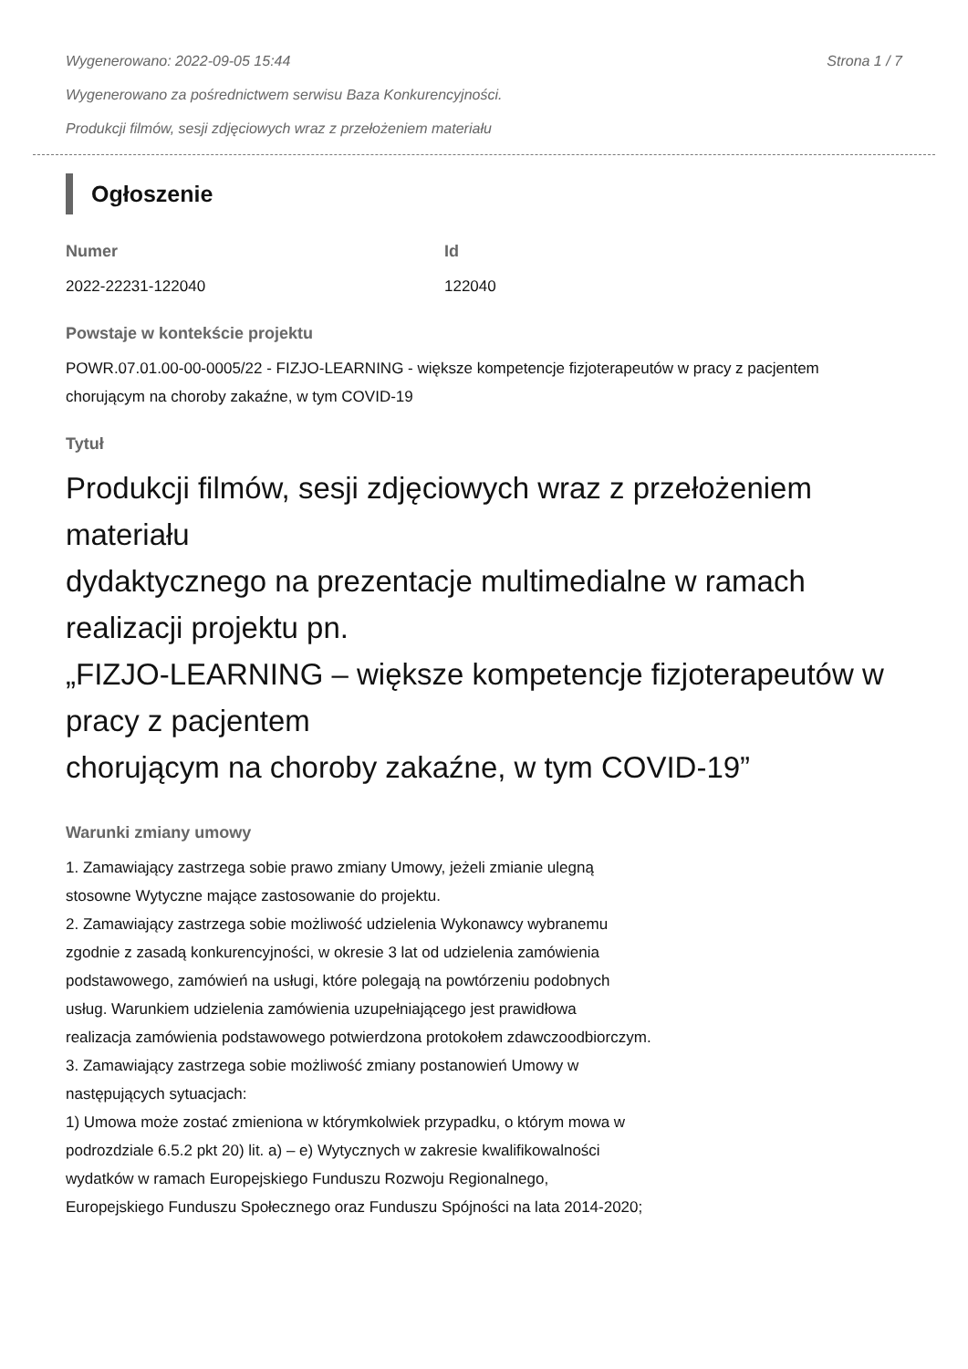Wygenerowano: 2022-09-05 15:44 Strona 1 / 7
Wygenerowano za pośrednictwem serwisu Baza Konkurencyjności.
Produkcji filmów, sesji zdjęciowych wraz z przełożeniem materiału
Ogłoszenie
Numer
2022-22231-122040
Id
122040
Powstaje w kontekście projektu
POWR.07.01.00-00-0005/22 - FIZJO-LEARNING - większe kompetencje fizjoterapeutów w pracy z pacjentem chorującym na choroby zakaźne, w tym COVID-19
Tytuł
Produkcji filmów, sesji zdjęciowych wraz z przełożeniem materiału
dydaktycznego na prezentacje multimedialne w ramach realizacji projektu pn.
„FIZJO-LEARNING – większe kompetencje fizjoterapeutów w pracy z pacjentem
chorującym na choroby zakaźne, w tym COVID-19”
Warunki zmiany umowy
1. Zamawiający zastrzega sobie prawo zmiany Umowy, jeżeli zmianie ulegną
stosowne Wytyczne mające zastosowanie do projektu.
2. Zamawiający zastrzega sobie możliwość udzielenia Wykonawcy wybranemu
zgodnie z zasadą konkurencyjności, w okresie 3 lat od udzielenia zamówienia
podstawowego, zamówień na usługi, które polegają na powtórzeniu podobnych
usług. Warunkiem udzielenia zamówienia uzupełniającego jest prawidłowa
realizacja zamówienia podstawowego potwierdzona protokołem zdawczoodbiorczym.
3. Zamawiający zastrzega sobie możliwość zmiany postanowień Umowy w
następujących sytuacjach:
1) Umowa może zostać zmieniona w którymkolwiek przypadku, o którym mowa w
podrozdziale 6.5.2 pkt 20) lit. a) – e) Wytycznych w zakresie kwalifikowalności
wydatków w ramach Europejskiego Funduszu Rozwoju Regionalnego,
Europejskiego Funduszu Społecznego oraz Funduszu Spójności na lata 2014-2020;